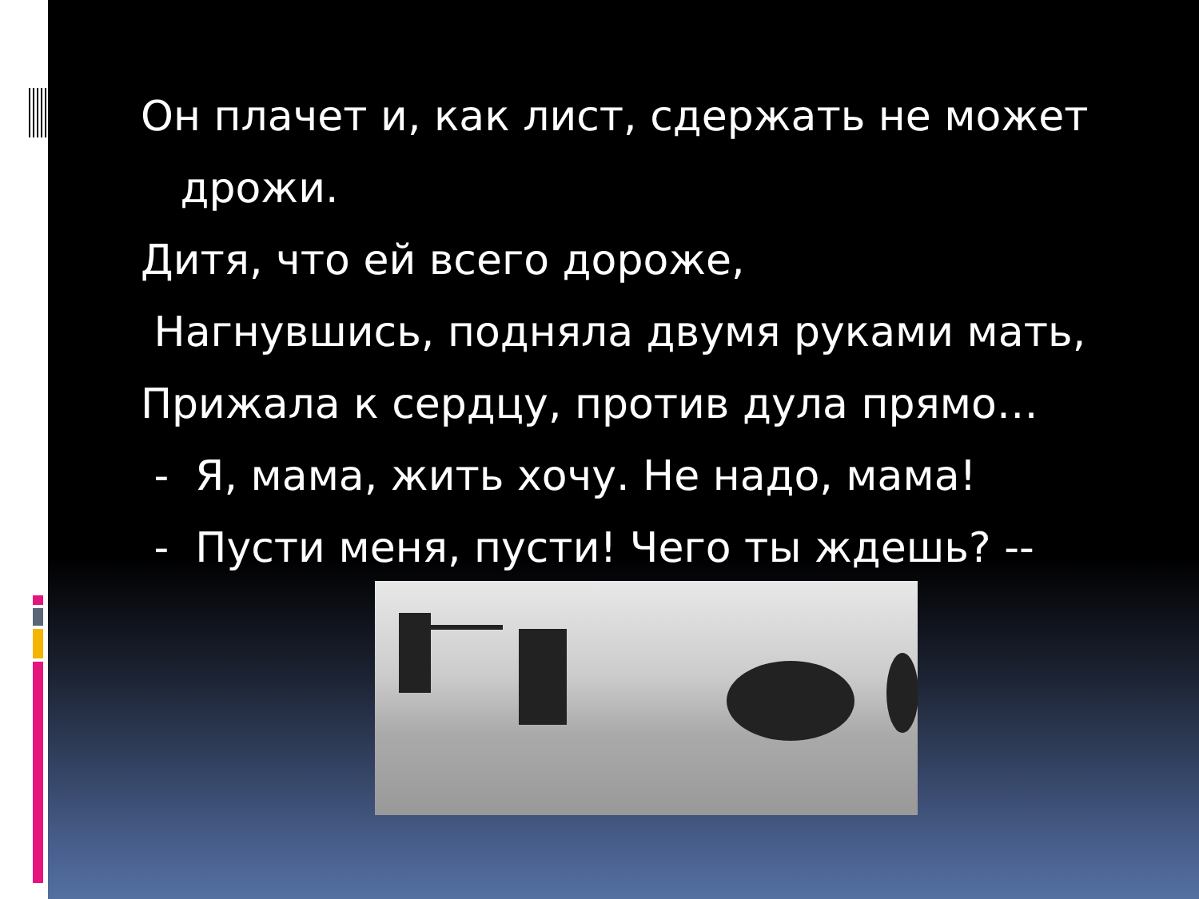Он плачет и, как лист, сдержать не может
дрожи.
Дитя, что ей всего дороже,
Нагнувшись, подняла двумя руками мать,
Прижала к сердцу, против дула прямо…
- Я, мама, жить хочу. Не надо, мама!
- Пусти меня, пусти! Чего ты ждешь? --